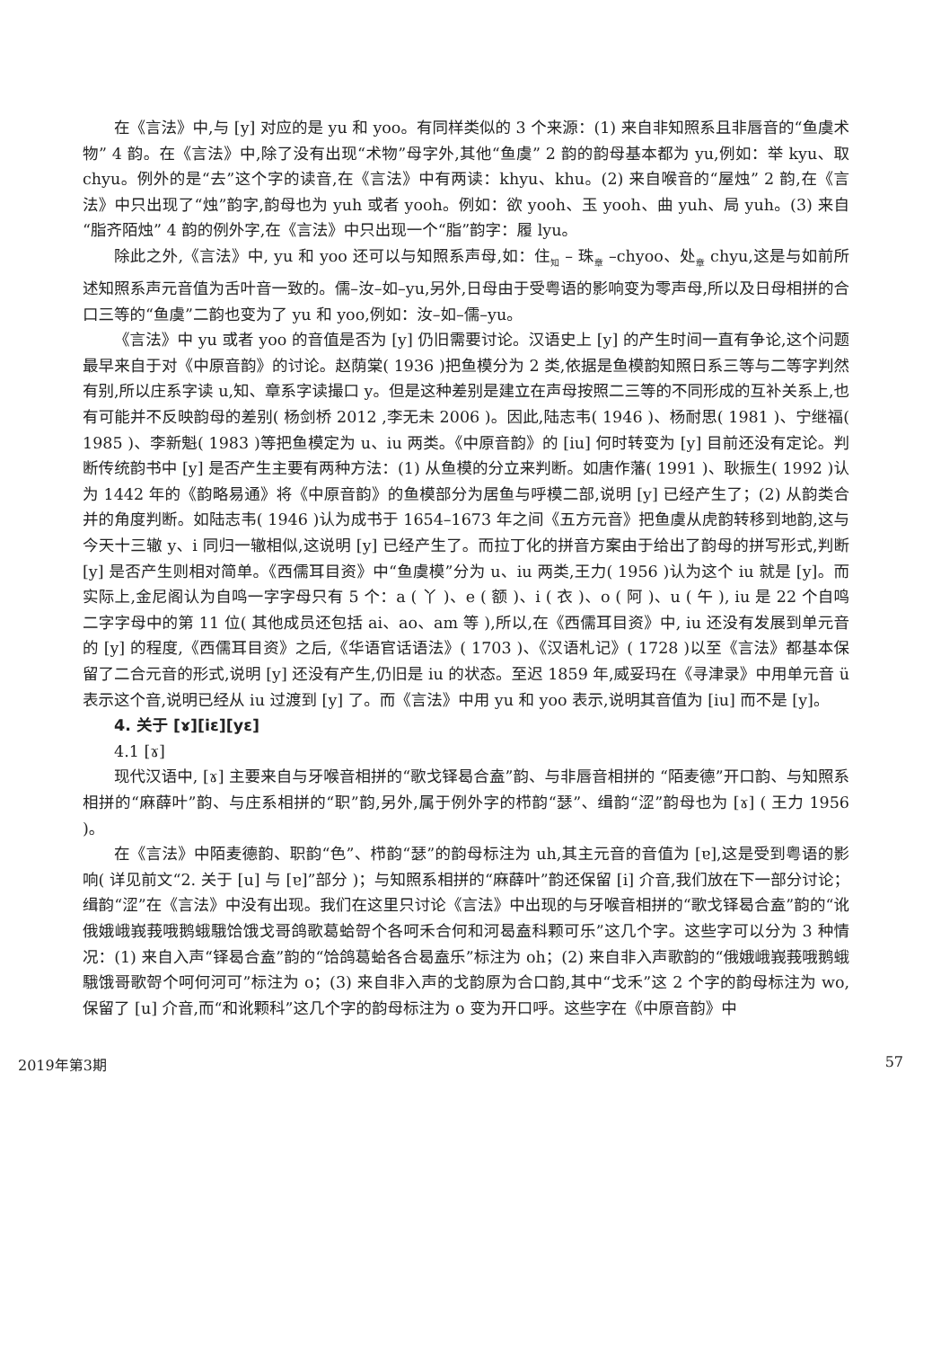在《言法》中,与 [y] 对应的是 yu 和 yoo。有同样类似的 3 个来源：(1) 来自非知照系且非唇音的“鱼虞术物” 4 韵。在《言法》中,除了没有出现“术物”母字外,其他“鱼虞” 2 韵的韵母基本都为 yu,例如：举 kyu、取 chyu。例外的是“去”这个字的读音,在《言法》中有两读：khyu、khu。(2) 来自喉音的“屋烛” 2 韵,在《言法》中只出现了“烛”韵字,韵母也为 yuh 或者 yooh。例如：欲 yooh、玉 yooh、曲 yuh、局 yuh。(3) 来自“脂齐陌烛” 4 韵的例外字,在《言法》中只出现一个“脂”韵字：履 lyu。
除此之外,《言法》中, yu 和 yoo 还可以与知照系声母,如：住<sub>知</sub> – 珠<sub>章</sub> –chyoo、处<sub>章</sub> chyu,这是与如前所述知照系声元音值为舌叶音一致的。儒–汝–如–yu,另外,日母由于受粤语的影响变为零声母,所以及日母相拼的合口三等的“鱼虞”二韵也变为了 yu 和 yoo,例如：汝–如–儒–yu。
《言法》中 yu 或者 yoo 的音值是否为 [y] 仍旧需要讨论。汉语史上 [y] 的产生时间一直有争论,这个问题最早来自于对《中原音韵》的讨论。赵荫棠( 1936 )把鱼模分为 2 类,依据是鱼模韵知照日系三等与二等字判然有别,所以庄系字读 u,知、章系字读撮口 y。但是这种差别是建立在声母按照二三等的不同形成的互补关系上,也有可能并不反映韵母的差别( 杨剑桥 2012 ,李无未 2006 )。因此,陆志韦( 1946 )、杨耐思( 1981 )、宁继福( 1985 )、李新魁( 1983 )等把鱼模定为 u、iu 两类。《中原音韵》的 [iu] 何时转变为 [y] 目前还没有定论。判断传统韵书中 [y] 是否产生主要有两种方法：(1) 从鱼模的分立来判断。如唐作藩( 1991 )、耿振生( 1992 )认为 1442 年的《韵略易通》将《中原音韵》的鱼模部分为居鱼与呼模二部,说明 [y] 已经产生了；(2) 从韵类合并的角度判断。如陆志韦( 1946 )认为成书于 1654–1673 年之间《五方元音》把鱼虞从虎韵转移到地韵,这与今天十三辙 y、i 同归一辙相似,这说明 [y] 已经产生了。而拉丁化的拼音方案由于给出了韵母的拼写形式,判断 [y] 是否产生则相对简单。《西儒耳目资》中“鱼虞模”分为 u、iu 两类,王力( 1956 )认为这个 iu 就是 [y]。而实际上,金尼阁认为自鸣一字字母只有 5 个：a ( 丫 )、e ( 额 )、i ( 衣 )、o ( 阿 )、u ( 午 ), iu 是 22 个自鸣二字字母中的第 11 位( 其他成员还包括 ai、ao、am 等 ),所以,在《西儒耳目资》中, iu 还没有发展到单元音的 [y] 的程度,《西儒耳目资》之后,《华语官话语法》( 1703 )、《汉语札记》( 1728 )以至《言法》都基本保留了二合元音的形式,说明 [y] 还没有产生,仍旧是 iu 的状态。至迟 1859 年,威妥玛在《寻津录》中用单元音 ü 表示这个音,说明已经从 iu 过渡到 [y] 了。而《言法》中用 yu 和 yoo 表示,说明其音值为 [iu] 而不是 [y]。
4. 关于 [ɤ][iɛ][yɛ]
4.1 [ɤ]
现代汉语中, [ɤ] 主要来自与牙喉音相拼的“歌戈铎曷合盍”韵、与非唇音相拼的 “陌麦德”开口韵、与知照系相拼的“麻薛叶”韵、与庄系相拼的“职”韵,另外,属于例外字的栉韵“瑟”、缉韵“涩”韵母也为 [ɤ] ( 王力 1956 )。
在《言法》中陌麦德韵、职韵“色”、栉韵“瑟”的韵母标注为 uh,其主元音的音值为 [ɐ],这是受到粤语的影响( 详见前文“2. 关于 [u] 与 [ɐ]”部分 )；与知照系相拼的“麻薛叶”韵还保留 [i] 介音,我们放在下一部分讨论；缉韵“涩”在《言法》中没有出现。我们在这里只讨论《言法》中出现的与牙喉音相拼的“歌戈铎曷合盍”韵的“讹俄娥峨峩莪哦鹅蛾騀饸饿戈哥鸽歌葛蛤哿个各呵禾合何和河曷盍科颗可乐”这几个字。这些字可以分为 3 种情况：(1) 来自入声“铎曷合盍”韵的“饸鸽葛蛤各合曷盍乐”标注为 oh；(2) 来自非入声歌韵的“俄娥峨峩莪哦鹅蛾騀饿哥歌哿个呵何河可”标注为 o；(3) 来自非入声的戈韵原为合口韵,其中“戈禾”这 2 个字的韵母标注为 wo,保留了 [u] 介音,而“和讹颗科”这几个字的韵母标注为 o 变为开口呼。这些字在《中原音韵》中
2019年第3期 57